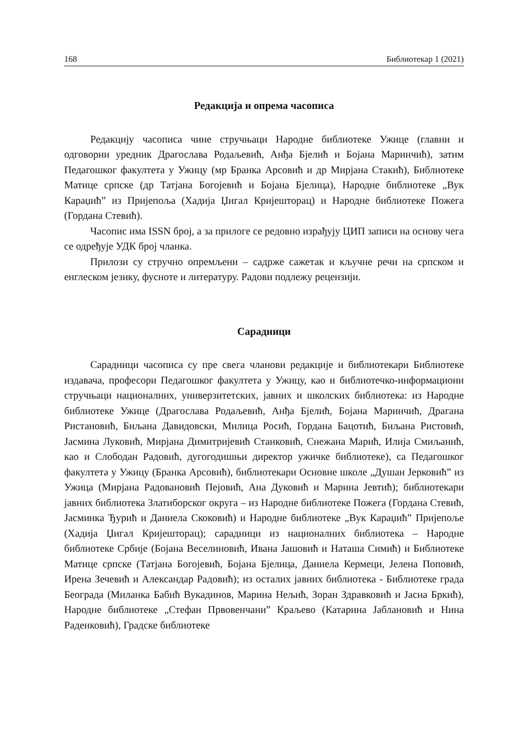168 Библиотекар 1 (2021)
Редакција и опрема часописа
Редакцију часописа чине стручњаци Народне библиотеке Ужице (главни и одговорни уредник Драгослава Родаљевић, Анђа Бјелић и Бојана Маринчић), затим Педагошког факултета у Ужицу (мр Бранка Арсовић и др Мирјана Стакић), Библиотеке Матице српске (др Татјана Богојевић и Бојана Бјелица), Народне библиотеке „Вук Караџић” из Пријепоља (Хадија Џигал Кријешторац) и Народне библиотеке Пожега (Гордана Стевић).
Часопис има ISSN број, а за прилоге се редовно израђују ЦИП записи на основу чега се одређује УДК број чланка.
Прилози су стручно опремљени – садрже сажетак и кључне речи на српском и енглеском језику, фусноте и литературу. Радови подлежу рецензији.
Сарадници
Сарадници часописа су пре свега чланови редакције и библиотекари Библиотеке издавача, професори Педагошког факултета у Ужицу, као и библиотечко-информациони стручњаци националних, универзитетских, јавних и школских библиотека: из Народне библиотеке Ужице (Драгослава Родаљевић, Анђа Бјелић, Бојана Маринчић, Драгана Ристановић, Биљана Давидовски, Милица Росић, Гордана Бацотић, Биљана Ристовић, Јасмина Луковић, Мирјана Димитријевић Станковић, Снежана Марић, Илија Смиљанић, као и Слободан Радовић, дугогодишњи директор ужичке библиотеке), са Педагошког факултета у Ужицу (Бранка Арсовић), библиотекари Основне школе „Душан Јерковић” из Ужица (Мирјана Радовановић Пејовић, Ана Дуковић и Марина Јевтић); библиотекари јавних библиотека Златиборског округа – из Народне библиотеке Пожега (Гордана Стевић, Јасминка Ђурић и Даниела Скоковић) и Народне библиотеке „Вук Караџић” Пријепоље (Хадија Џигал Кријешторац); сарадници из националних библиотека – Народне библиотеке Србије (Бојана Веселиновић, Ивана Јашовић и Наташа Симић) и Библиотеке Матице српске (Татјана Богојевић, Бојана Бјелица, Даниела Кермеци, Јелена Поповић, Ирена Зечевић и Александар Радовић); из осталих јавних библиотека - Библиотеке града Београда (Миланка Бабић Вукадинов, Марина Нељић, Зоран Здравковић и Јасна Бркић), Народне библиотеке „Стефан Првовенчани” Краљево (Катарина Јаблановић и Нина Раденковић), Градске библиотеке